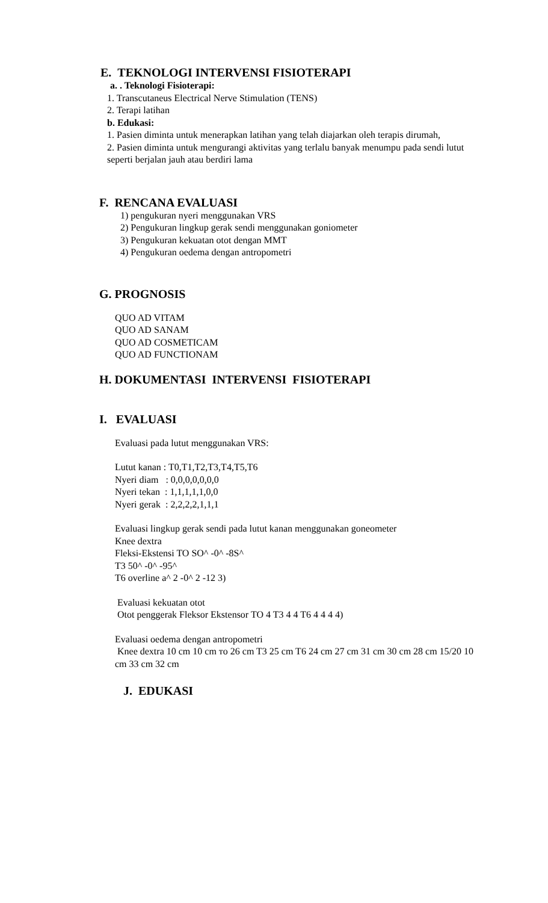E. TEKNOLOGI INTERVENSI FISIOTERAPI
a. . Teknologi Fisioterapi:
1. Transcutaneus Electrical Nerve Stimulation (TENS)
2. Terapi latihan
b. Edukasi:
1. Pasien diminta untuk menerapkan latihan yang telah diajarkan oleh terapis dirumah,
2. Pasien diminta untuk mengurangi aktivitas yang terlalu banyak menumpu pada sendi lutut seperti berjalan jauh atau berdiri lama
F. RENCANA EVALUASI
1) pengukuran nyeri menggunakan VRS
2) Pengukuran lingkup gerak sendi menggunakan goniometer
3) Pengukuran kekuatan otot dengan MMT
4) Pengukuran oedema dengan antropometri
G. PROGNOSIS
QUO AD VITAM
QUO AD SANAM
QUO AD COSMETICAM
QUO AD FUNCTIONAM
H. DOKUMENTASI INTERVENSI FISIOTERAPI
I. EVALUASI
Evaluasi pada lutut menggunakan VRS:
Lutut kanan : T0,T1,T2,T3,T4,T5,T6
Nyeri diam : 0,0,0,0,0,0,0
Nyeri tekan : 1,1,1,1,1,0,0
Nyeri gerak : 2,2,2,2,1,1,1
Evaluasi lingkup gerak sendi pada lutut kanan menggunakan goneometer
Knee dextra
Fleksi-Ekstensi TO SO^ -0^ -8S^
T3 50^ -0^ -95^
T6 overline a^ 2 -0^ 2 -12 3)
Evaluasi kekuatan otot
Otot penggerak Fleksor Ekstensor TO 4 T3 4 4 T6 4 4 4 4)
Evaluasi oedema dengan antropometri
Knee dextra 10 cm 10 cm ᴛᴏ 26 cm T3 25 cm T6 24 cm 27 cm 31 cm 30 cm 28 cm 15/20 10 cm 33 cm 32 cm
J. EDUKASI